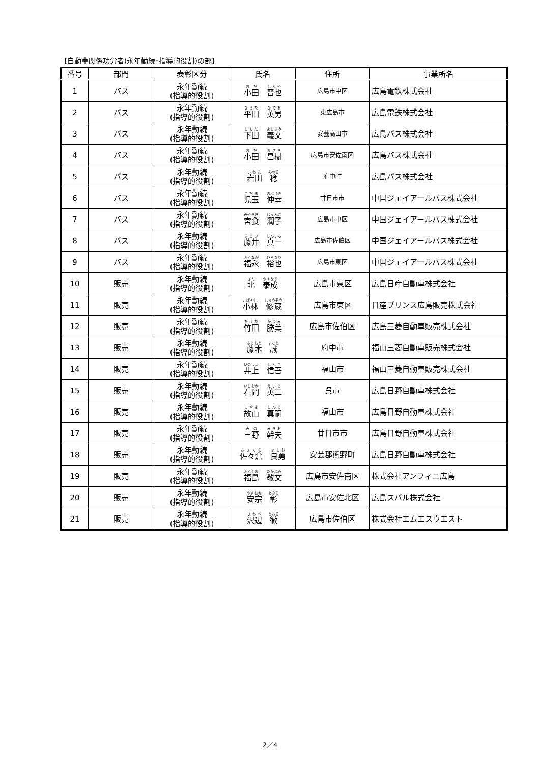【自動車関係功労者(永年勤続･指導的役割)の部】
| 番号 | 部門 | 表彰区分 | 氏名 | 住所 | 事業所名 |
| --- | --- | --- | --- | --- | --- |
| 1 | バス | 永年勤続 (指導的役割) | 小田 晋也 | 広島市中区 | 広島電鉄株式会社 |
| 2 | バス | 永年勤続 (指導的役割) | 平田 英男 | 東広島市 | 広島電鉄株式会社 |
| 3 | バス | 永年勤続 (指導的役割) | 下田 義文 | 安芸高田市 | 広島バス株式会社 |
| 4 | バス | 永年勤続 (指導的役割) | 小田 昌樹 | 広島市安佐南区 | 広島バス株式会社 |
| 5 | バス | 永年勤続 (指導的役割) | 岩田 稔 | 府中町 | 広島バス株式会社 |
| 6 | バス | 永年勤続 (指導的役割) | 児玉 伸幸 | 廿日市市 | 中国ジェイアールバス株式会社 |
| 7 | バス | 永年勤続 (指導的役割) | 宮食 潤子 | 広島市中区 | 中国ジェイアールバス株式会社 |
| 8 | バス | 永年勤続 (指導的役割) | 藤井 真一 | 広島市佐伯区 | 中国ジェイアールバス株式会社 |
| 9 | バス | 永年勤続 (指導的役割) | 福永 裕也 | 広島市東区 | 中国ジェイアールバス株式会社 |
| 10 | 販売 | 永年勤続 (指導的役割) | 北 泰成 | 広島市東区 | 広島日産自動車株式会社 |
| 11 | 販売 | 永年勤続 (指導的役割) | 小林 修蔵 | 広島市東区 | 日産プリンス広島販売株式会社 |
| 12 | 販売 | 永年勤続 (指導的役割) | 竹田 勝美 | 広島市佐伯区 | 広島三菱自動車販売株式会社 |
| 13 | 販売 | 永年勤続 (指導的役割) | 藤本 誠 | 府中市 | 福山三菱自動車販売株式会社 |
| 14 | 販売 | 永年勤続 (指導的役割) | 井上 信吾 | 福山市 | 福山三菱自動車販売株式会社 |
| 15 | 販売 | 永年勤続 (指導的役割) | 石岡 英二 | 呉市 | 広島日野自動車株式会社 |
| 16 | 販売 | 永年勤続 (指導的役割) | 故山 真嗣 | 福山市 | 広島日野自動車株式会社 |
| 17 | 販売 | 永年勤続 (指導的役割) | 三野 幹夫 | 廿日市市 | 広島日野自動車株式会社 |
| 18 | 販売 | 永年勤続 (指導的役割) | 佐々倉 良勇 | 安芸郡熊野町 | 広島日野自動車株式会社 |
| 19 | 販売 | 永年勤続 (指導的役割) | 福島 敬文 | 広島市安佐南区 | 株式会社アンフィニ広島 |
| 20 | 販売 | 永年勤続 (指導的役割) | 安宗 彰 | 広島市安佐北区 | 広島スバル株式会社 |
| 21 | 販売 | 永年勤続 (指導的役割) | 沢辺 徹 | 広島市佐伯区 | 株式会社エムエスウエスト |
2／4